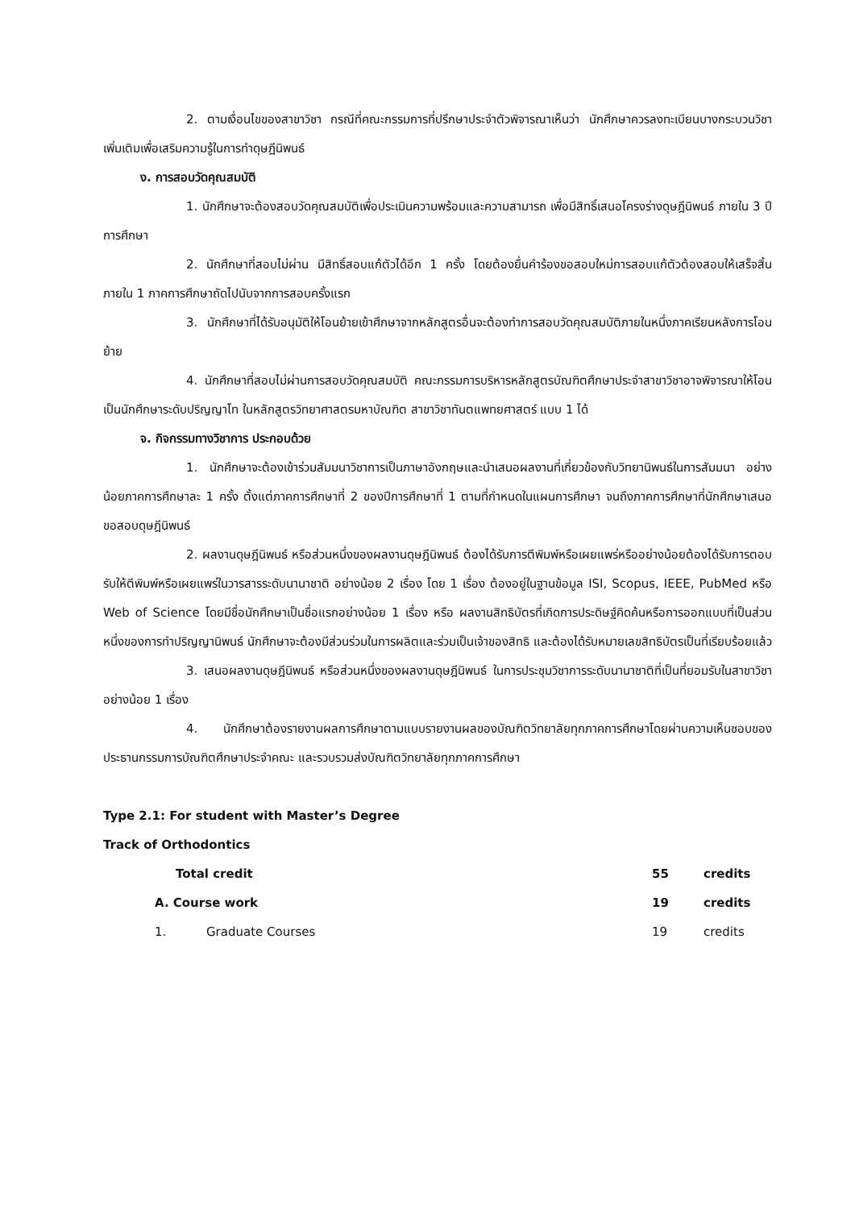2. ตามเงื่อนไขของสาขาวิชา กรณีที่คณะกรรมการที่ปรึกษาประจำตัวพิจารณาเห็นว่า นักศึกษาควรลงทะเบียนบางกระบวนวิชาเพิ่มเติมเพื่อเสริมความรู้ในการทำดุษฎีนิพนธ์
ง. การสอบวัดคุณสมบัติ
1. นักศึกษาจะต้องสอบวัดคุณสมบัติเพื่อประเมินความพร้อมและความสามารถ เพื่อมีสิทธิ์เสนอโครงร่างดุษฎีนิพนธ์ ภายใน 3 ปีการศึกษา
2. นักศึกษาที่สอบไม่ผ่าน มีสิทธิ์สอบแก้ตัวได้อีก 1 ครั้ง โดยต้องยื่นคำร้องขอสอบใหม่การสอบแก้ตัวต้องสอบให้เสร็จสิ้นภายใน 1 ภาคการศึกษาถัดไปนับจากการสอบครั้งแรก
3. นักศึกษาที่ได้รับอนุมัติให้โอนย้ายเข้าศึกษาจากหลักสูตรอื่นจะต้องทำการสอบวัดคุณสมบัติภายในหนึ่งภาคเรียนหลังการโอนย้าย
4. นักศึกษาที่สอบไม่ผ่านการสอบวัดคุณสมบัติ คณะกรรมการบริหารหลักสูตรบัณฑิตศึกษาประจำสาขาวิชาอาจพิจารณาให้โอนเป็นนักศึกษาระดับปริญญาโท ในหลักสูตรวิทยาศาสตรมหาบัณฑิต สาขาวิชาทันตแพทยศาสตร์ แบบ 1 ได้
จ. กิจกรรมทางวิชาการ ประกอบด้วย
1. นักศึกษาจะต้องเข้าร่วมสัมมนาวิชาการเป็นภาษาอังกฤษและนำเสนอผลงานที่เกี่ยวข้องกับวิทยานิพนธ์ในการสัมมนา อย่างน้อยภาคการศึกษาละ 1 ครั้ง ตั้งแต่ภาคการศึกษาที่ 2 ของปีการศึกษาที่ 1 ตามที่กำหนดในแผนการศึกษา จนถึงภาคการศึกษาที่นักศึกษาเสนอขอสอบดุษฎีนิพนธ์
2. ผลงานดุษฎีนิพนธ์ หรือส่วนหนึ่งของผลงานดุษฎีนิพนธ์ ต้องได้รับการตีพิมพ์หรือเผยแพร่หรืออย่างน้อยต้องได้รับการตอบรับให้ตีพิมพ์หรือเผยแพร่ในวารสารระดับนานาชาติ อย่างน้อย 2 เรื่อง โดย 1 เรื่อง ต้องอยู่ในฐานข้อมูล ISI, Scopus, IEEE, PubMed หรือ Web of Science โดยมีชื่อนักศึกษาเป็นชื่อแรกอย่างน้อย 1 เรื่อง หรือ ผลงานสิทธิบัตรที่เกิดการประดิษฐ์คิดค้นหรือการออกแบบที่เป็นส่วนหนึ่งของการทำปริญญานิพนธ์ นักศึกษาจะต้องมีส่วนร่วมในการผลิตและร่วมเป็นเจ้าของสิทธิ และต้องได้รับหมายเลขสิทธิบัตรเป็นที่เรียบร้อยแล้ว
3. เสนอผลงานดุษฎีนิพนธ์ หรือส่วนหนึ่งของผลงานดุษฎีนิพนธ์ ในการประชุมวิชาการระดับนานาชาติที่เป็นที่ยอมรับในสาขาวิชา อย่างน้อย 1 เรื่อง
4. นักศึกษาต้องรายงานผลการศึกษาตามแบบรายงานผลของบัณฑิตวิทยาลัยทุกภาคการศึกษาโดยผ่านความเห็นชอบของประธานกรรมการบัณฑิตศึกษาประจำคณะ และรวบรวมส่งบัณฑิตวิทยาลัยทุกภาคการศึกษา
Type 2.1: For student with Master’s Degree
Track of Orthodontics
Total credit 55 credits
A. Course work 19 credits
1. Graduate Courses 19 credits